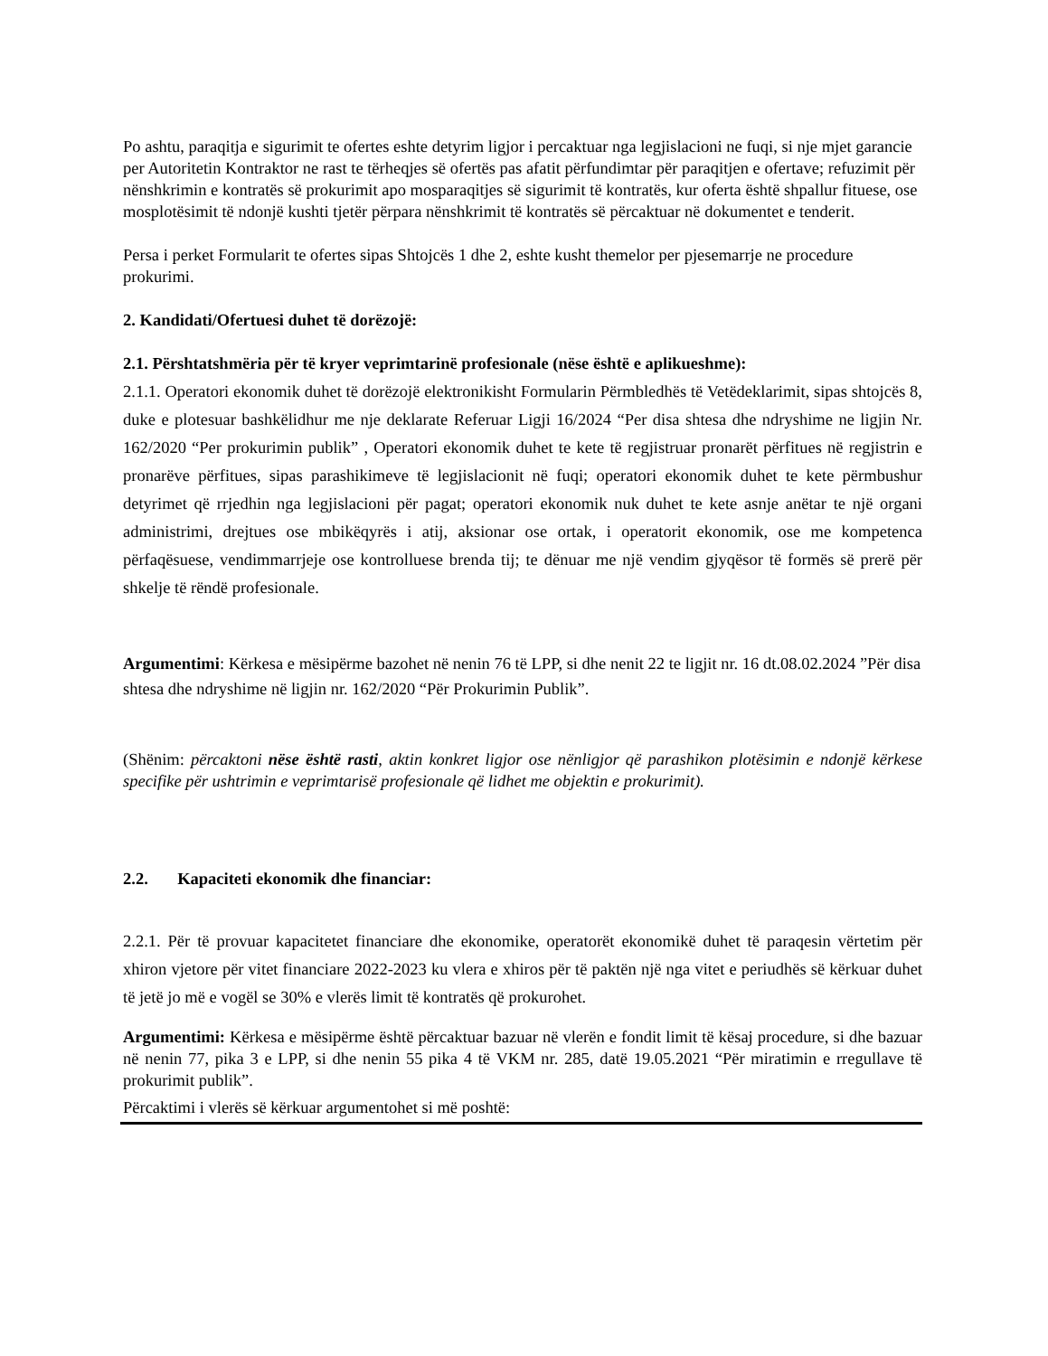Po ashtu, paraqitja e sigurimit te ofertes eshte detyrim ligjor i percaktuar nga legjislacioni ne fuqi, si nje mjet garancie per Autoritetin Kontraktor ne rast te tërheqjes së ofertës pas afatit përfundimtar për paraqitjen e ofertave; refuzimit për nënshkrimin e kontratës së prokurimit apo mosparaqitjes së sigurimit të kontratës, kur oferta është shpallur fituese, ose mosplotësimit të ndonjë kushti tjetër përpara nënshkrimit të kontratës së përcaktuar në dokumentet e tenderit.
Persa i perket Formularit te ofertes sipas Shtojcës 1 dhe 2, eshte kusht themelor per pjesemarrje ne procedure prokurimi.
2. Kandidati/Ofertuesi duhet të dorëzojë:
2.1. Përshtatshmëria për të kryer veprimtarinë profesionale (nëse është e aplikueshme):
2.1.1. Operatori ekonomik duhet të dorëzojë elektronikisht Formularin Përmbledhës të Vetëdeklarimit, sipas shtojcës 8, duke e plotesuar bashkëlidhur me nje deklarate Referuar Ligji 16/2024 “Per disa shtesa dhe ndryshime ne ligjin Nr. 162/2020 “Per prokurimin publik” , Operatori ekonomik duhet te kete të regjistruar pronarët përfitues në regjistrin e pronarëve përfitues, sipas parashikimeve të legjislacionit në fuqi; operatori ekonomik duhet te kete përmbushur detyrimet që rrjedhin nga legjislacioni për pagat; operatori ekonomik nuk duhet te kete asnje anëtar te një organi administrimi, drejtues ose mbikëqyrës i atij, aksionar ose ortak, i operatorit ekonomik, ose me kompetenca përfaqësuese, vendimmarrjeje ose kontrolluese brenda tij; te dënuar me një vendim gjyqësor të formës së prerë për shkelje të rëndë profesionale.
Argumentimi: Kërkesa e mësipërme bazohet në nenin 76 të LPP, si dhe nenit 22 te ligjit nr. 16 dt.08.02.2024 ”Për disa shtesa dhe ndryshime në ligjin nr. 162/2020 “Për Prokurimin Publik”.
(Shënim: përcaktoni nëse është rasti, aktin konkret ligjor ose nënligjor që parashikon plotësimin e ndonjë kërkese specifike për ushtrimin e veprimtarisë profesionale që lidhet me objektin e prokurimit).
2.2. Kapaciteti ekonomik dhe financiar:
2.2.1. Për të provuar kapacitetet financiare dhe ekonomike, operatorët ekonomikë duhet të paraqesin vërtetim për xhiron vjetore për vitet financiare 2022-2023 ku vlera e xhiros për të paktën një nga vitet e periudhës së kërkuar duhet të jetë jo më e vogël se 30% e vlerës limit të kontratës që prokurohet.
Argumentimi: Kërkesa e mësipërme është përcaktuar bazuar në vlerën e fondit limit të kësaj procedure, si dhe bazuar në nenin 77, pika 3 e LPP, si dhe nenin 55 pika 4 të VKM nr. 285, datë 19.05.2021 “Për miratimin e rregullave të prokurimit publik”.
Përcaktimi i vlerës së kërkuar argumentohet si më poshtë: